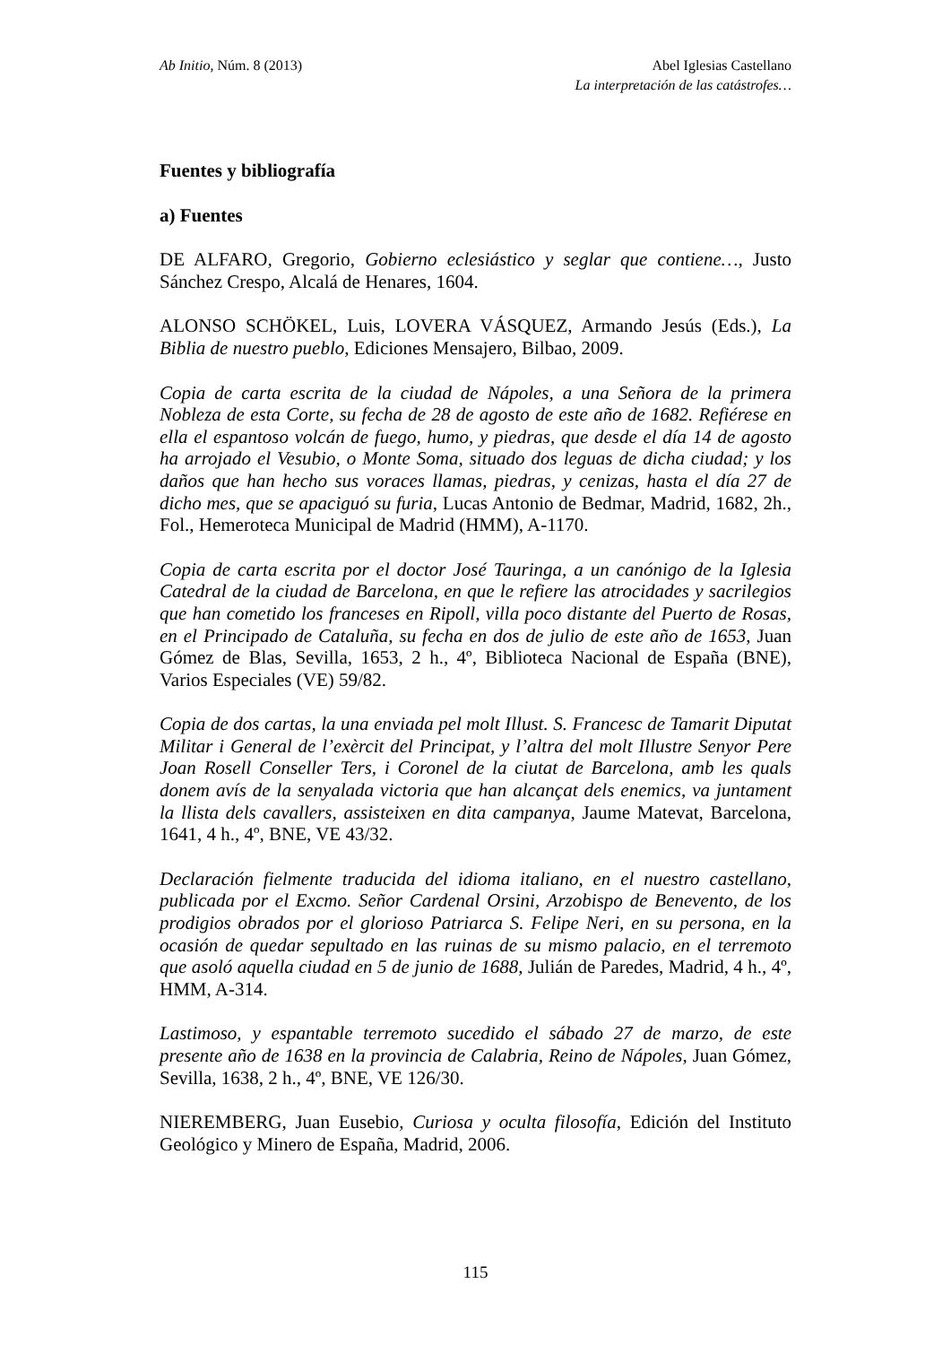Ab Initio, Núm. 8 (2013) Abel Iglesias Castellano
La interpretación de las catástrofes…
Fuentes y bibliografía
a) Fuentes
DE ALFARO, Gregorio, Gobierno eclesiástico y seglar que contiene…, Justo Sánchez Crespo, Alcalá de Henares, 1604.
ALONSO SCHÖKEL, Luis, LOVERA VÁSQUEZ, Armando Jesús (Eds.), La Biblia de nuestro pueblo, Ediciones Mensajero, Bilbao, 2009.
Copia de carta escrita de la ciudad de Nápoles, a una Señora de la primera Nobleza de esta Corte, su fecha de 28 de agosto de este año de 1682. Refiérese en ella el espantoso volcán de fuego, humo, y piedras, que desde el día 14 de agosto ha arrojado el Vesubio, o Monte Soma, situado dos leguas de dicha ciudad; y los daños que han hecho sus voraces llamas, piedras, y cenizas, hasta el día 27 de dicho mes, que se apaciguó su furia, Lucas Antonio de Bedmar, Madrid, 1682, 2h., Fol., Hemeroteca Municipal de Madrid (HMM), A-1170.
Copia de carta escrita por el doctor José Tauringa, a un canónigo de la Iglesia Catedral de la ciudad de Barcelona, en que le refiere las atrocidades y sacrilegios que han cometido los franceses en Ripoll, villa poco distante del Puerto de Rosas, en el Principado de Cataluña, su fecha en dos de julio de este año de 1653, Juan Gómez de Blas, Sevilla, 1653, 2 h., 4º, Biblioteca Nacional de España (BNE), Varios Especiales (VE) 59/82.
Copia de dos cartas, la una enviada pel molt Illust. S. Francesc de Tamarit Diputat Militar i General de l’exèrcit del Principat, y l’altra del molt Illustre Senyor Pere Joan Rosell Conseller Ters, i Coronel de la ciutat de Barcelona, amb les quals donem avís de la senyalada victoria que han alcançat dels enemics, va juntament la llista dels cavallers, assisteixen en dita campanya, Jaume Matevat, Barcelona, 1641, 4 h., 4º, BNE, VE 43/32.
Declaración fielmente traducida del idioma italiano, en el nuestro castellano, publicada por el Excmo. Señor Cardenal Orsini, Arzobispo de Benevento, de los prodigios obrados por el glorioso Patriarca S. Felipe Neri, en su persona, en la ocasión de quedar sepultado en las ruinas de su mismo palacio, en el terremoto que asoló aquella ciudad en 5 de junio de 1688, Julián de Paredes, Madrid, 4 h., 4º, HMM, A-314.
Lastimoso, y espantable terremoto sucedido el sábado 27 de marzo, de este presente año de 1638 en la provincia de Calabria, Reino de Nápoles, Juan Gómez, Sevilla, 1638, 2 h., 4º, BNE, VE 126/30.
NIEREMBERG, Juan Eusebio, Curiosa y oculta filosofía, Edición del Instituto Geológico y Minero de España, Madrid, 2006.
115